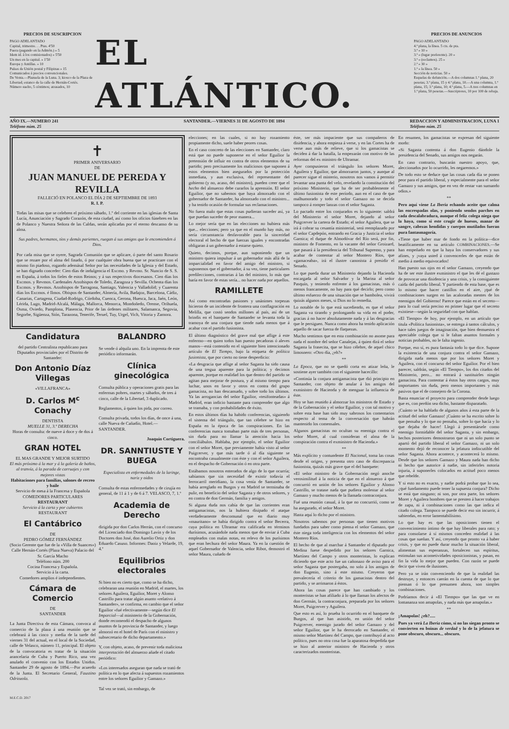PRECIOS DE SUSCRIPCION
PAGO ADELANTADO
Capital, trimestre. . . Ptas. 4'50
Fuera (pagando en la Admón.) » 5
Idem id. á los comisionados) » 5'50
Un mes en la capital. » 1'50
Europa y Antillas. » 10
Países de Unión postal y Filipinas » 15
Comunicados á precios convencionales.
De Venta.—Plazuela de la Luna. 3; kiosco de la Plaza de Libertad; estanco de la calle de Hernán-Cortés.
Número suelto, 5 céntimos; atrasados, 10
EL ATLÁNTICO.
PRECIOS DE ANUNCIOS
PAGO ADELANTADO
4.ª plana, la línea. 5 cts. de pta.
3.ª » 10 »
3.ª » (lugar preferente). 20 »
3.ª » (reclamos). 25 »
2.ª » 30 »
1.ª » la línea. 50 »
Sección de noticias. 50 »
Esquelas de defunción.—A dos columnas 1.ª plana, 20 pesetas; 3.ª plana, 15 y 4.ª plana, 10.—A una columna, 1.ª plana, 15; 3.ª plana, 10; 4.ª plana, 5.—A tres columnas en 1.ª plana, 50 pesetas.—Suscriptores, 10 por 100 de rebaja.
AÑO IX.—NUMERO 241
Teléfono núm. 25 SANTANDER.—VIERNES 31 DE AGOSTO DE 1894 REDACCION Y ADMINISTRACION, LUNA 1
Teléfono núm. 25
✝
PRIMER ANIVERSARIO
DE
JUAN MANUEL DE PEREDA Y REVILLA
FALLECIÓ EN POLANCO EL DÍA 2 DE SEPTIEMBRE DE 1893
R. I. P.
Todas las misas que se celebren el próximo sábado, 1.º del corriente en las iglesias de Santa Lucía, Anunciación y Sagrado Corazón, de esta ciudad, así como los oficios fúnebres en las de Polanco y Nuestra Señora de las Caldas, serán aplicadas por el eterno descanso de su alma.
Sus padres, hermanos, tíos y demás parientes, ruegan á sus amigos que le encomienden á Dios.
Por cada misa que se oyere, Sagrada Comunión que se aplicare, ó parte del santo Rosario que se rezare por el alma del finado, ó por cualquier obra buena que se practicare con el mismo fin piadoso, rogando ademásal Señor por las necesidades de la Iglesia y del Estado, se han dignado conceder: Cien días de indulgencia el Excmo. y Revmo. Sr. Nuncio de S. S. en España, á todos los fieles de estos Reinos; y á sus respectivos diocesanos. Cien días los Excmos. y Revmos. Cardenales Arzobispos de Toledo, Zaragoza y Sevilla. Ochenta días los Excmos. y Revmos. Arzobispos de Tarragona, Santiago, Valencia y Valladolid; y Cuarenta días los Excmos. é Ilmos. Obispos de Santander, Almería, Avila, Badajoz, Barcelona, Cádiz, Canarias, Cartagena, Ciudad-Rodrigo, Córdoba, Cuenca, Gerona, Huesca, Jaca, Jaén, León, Lérida, Lugo, Madrid-Alcalá, Málaga, Mallorca, Menorca, Mondoñedo, Orense, Orihuela, Osma, Oviedo, Pamplona, Plasencia, Prior de las órdenes militares, Salamanca, Segovia, Segorbe, Sigüenza, Sión, Tarazona, Tenerife, Teruel, Tuy, Urgel, Vich, Vitoria y Zamora.
Candidatura
del partido Centralista republicano para Diputados provinciales por el Distrito de Santander:
Don Antonio Díaz Villegas
«VILLAFRANCA»
D. Carlos M<sup>c</sup> Conachy
DENTISTA
MUELLE 31, 3.º DERECHA
Horas de consulta: de nueve á doce y de dos á cinco.
GRAN HOTEL
EL MAS GRANDE Y MEJOR SURTIDO
El más próximo á la mar y á la galería de baños, al tranvía, á la parada de carruajes y con mejores vistas
Habitaciones para familias, salones de recreo y baile
Servicio de mesa á la Francesa y Española
COMEDORES PARTICULARES
RESTAURANT
Servicio á la carta y por cubiertos
RESTAURANT
El Cantábrico
DE
PEDRO GÓMEZ FERNÁNDEZ
(Socio Gerente que fue de la «Villa de Suances»)
Calle Hernán-Cortés (Plaza Nueva) Palacio del Sr. García Macho
Teléfono núm. 200
Cocina Francesa y Española.
Servicio á la carta.
Comedores amplios é independientes.
Cámara de Comercio
DE
SANTANDER
La Junta Directiva de esta Cámara, convoca al comercio de la plaza á una reunión que se celebrará á las cinco y media de la tarde del viernes 31 del actual, en el local de la Sociedad, calle de Velasco, número 11, principal. El objeto de la convocatoria es tratar de la situación arancelaria de Cuba y Puerto Rico, una vez anulado el convenio con los Estados Unidos. Santander 29 de agosto de 1894.—Por acuerdo de la Junta. El Secretario General, Faustino Odriozola.
BALANDRO
Se vende ó alquila uno. En la imprenta de este periódico informarán.
Clínica ginecológica
Consulta pública y operaciones gratis para las enfermas pobres, martes y sábados, de tres á cinco, calle de la Libertad, 3 duplicado.
Reglamentos, á quien los pida, por correo.
Consulta privada, todos los días, de once á una, calle Nueva de Cañadío, Hotel.— SANTANDER.
Joaquín Cortiguera.
DR. SANNTIUSTE Y BUEGA
Especialista en enfermedades de la laringe, nariz y oidos
Consulta de estas enfermedades y de cirujía en general, de 11 á 1 y de 6 á 7. VELASCO, 7, 1.º
Academia de Derecho
dirigida por don Carlos Herrán, con el concurso del Licenciado don Domingo Lavín y de los Doctores don José, don Aurelio Ortiz y don Eduardo Casuso. Informes: Daoiz y Velarde, 19, 4.º
Equilibrios electorales
Si bien no es cierto que, como se ha dicho, celebraran una reunión en Madrid, el martes, los señores Aguilera, Eguilior, Moret y Alonso Castrillo para tratar algún asunto «relativo á Santander», se confirma, en cambio que el señor Eguilior «fué efectivamente—según dice El Imparcial—al ministerio de la Gobernación, donde recomendó el despacho de algunos asuntos de la provincia de Santander, y luego almorzó en el hotel de París con el ministro y subsecretario de dicho departamento.»
Y, con objeto, acaso, de prevenir toda maliciosa interpretación del almuerzo añade el citado periódico:
«Los interesados aseguran que nada se trató de política en lo que afecta á supuestos rozamientos entre los señores Eguilior y Gamazo.»
Tal vez se trató, sin embargo, de
elecciones; en las cuales, si no hay rozamiento propiamente dicho, suele haber peores cosas.
En el caso concreto de las elecciones en Santander, claro está que no puede suponerse en el señor Eguilior la pretensión de influir en contra de otros elementos de su partido; pero precisamente los maliciosos que suponen á estos elementos bien asegurados por la protección inmediata, y aun exclusiva, del representante del gobierno (y no, acaso, del ministro), pueden creer que el hecho del almuerzo debe curarlos la aprensión. El señor Eguilior, que no sabemos que haya almorzado con el gobernador de Santander, ha almorzado con el ministro... y ha tenido ocasión de formular sus reclamaciones.
No fuera malo que estas cosas pudieran suceder así, ya que puedan suceder de peor manera...
Lo mejor sería que en las elecciones no hubiera más que... elecciones; pero ya que en el mundo hay más, no sería circunstancia desfavorable para la sinceridad electoral el hecho de que fuerzas iguales y encontradas obligaran á un gobernador á estarse quieto.
Quieto, decimos, porque, aun suponiendo que un ministro quiera impulsar á un gobernador más allá de la imparcialidad en favor del amigo del ministro, si suponemos que el gobernador, á su vez, tiene particulares predilecciones, contrarias á las del ministro, lo más que haría en favor de estas sería... no hacer nada por aquellos.
RAMILLETE
Así como encontradas pasiones y unánimes torpezas hicieron de un incidente de frontera una conflagración en Melilla, que costó sendos millones al país, así de un brindis en el banquete de Santander se levanta toda la tramoya de una conjura que tiende nada menos que á acabar con el partido fusionista.
El último diagnóstico del grave mal que aflige á este enfermo—en quien todos han puesto pecadoras ó aleves manos—está contenido en el siguiente bien intencionado artículo de El Tiempo, bajo la etiqueta de política fusionista, que por cierto no tiene desperdicio:
«La desgracia que aflige al señor Sagasta ha sido causa de una tregua aparente para la política; y decimos aparente, porque en realidad los que dentro del partido se agitan para mejorar de postura, y al mismo tiempo para luchar, unos en favor y otros en contra del grupo gamacista, no han descansado, y sobre todo los últimos. Ya las arrogancias del señor Eguilior, «tesifonteadas» á Madrid, eran indicio bastante para comprender que algo se tramaba, y con probabilidades de éxito.
En estos últimos días ha habido conferencias, siguiendo el sistema del triángulo, que tan célebre se hizo en España en la época de las conspiraciones. En las conferencias nunca tomaban parte más de tres personas, sin duda para no llamar la atención hacia los conciliábulos. Hablaba, por ejemplo, el señor Eguilior con el señor Moret, que previamente había visto al señor Puigcerver, y que más tarde ó al día siguiente se encontraba casualmente con éste y con el señor Aguilera, en el despacho de Gobernación ó en otra parte.
Estábamos nosotros enterados de algo de lo que ocurría; sabíamos que sin necesidad de existir todavía el ferrocarril meridiano, la cosa venía de Santander, se había arreglado en Burgos y en Madrid se terminaba de pulir, en beneficio del señor Sagasta y de otros señores, y en contra de don Germán, familia y amigos.
Si alguna duda nos cabía de que las corrientes eran antigamacistas, nos la hubiera disipado el ataque verdaderamente descomunal que en diario muy «mauritano» se había dirigido contra el señor Becerra, cuya política en Ultramar era calificada en términos durísimos, acusándole nada menos que de enviar á Cuba empleados con malas notas, en relevo de los purísimos que eran hechura del señor Maura. Ya en la cuestión de aquel Gobernador de Valencia, señor Ribot, demostró el señor Maura, cuñado de
éste, ser más impaciente que sus compañeros de disidencia, y ahora empieza á verse, y en las Cortes ha de verse aun más de relieve, que si los gamacistas se deciden á dar la batalla, la empezarán con motivo de las reformas del ex ministro de Ultramar.
Ayer compusieron el triángulo los señores Moret, Aguilera y Eguilior, que almorzaron juntos, y aunque al parecer sigue el misterio, nosotros nos vamos á permitir levantar una punta del velo, revelando la constitución del próximo Ministerio, que ha de ser probablemente el último fusionista de este período, aun en el caso de que malhumorado y todo el señor Gamazo no se decida tampoco á romper lanzas con el señor Sagasta.
Lo pactado entre los conjurados es lo siguiente: saldrá del Ministerio el señor Moret, dejando al señor Puigcerver la cartera de Estado; el señor Aguilera, que se irá á cobrar su cesantía ministerial, será reemplazado por el señor Capdepón, entrando en Gracia y Justicia el señor Garnica; el duque de Almodóvar del Río será, por fin, ministro de Fomento, en la vacante del señor Groizard, que pasará á la presidencia del Tribunal Supremo, y para acabar de contentar al señor Montero Ríos, que «gamaceaba», irá el ilustre canonista á presidir el Senado.
Lo que pueda durar un Ministerio dejando la Hacienda encargada al señor Salvador y la Marina al señor Pasquín, y teniendo enfrente á los gamacistas, más ó menos francamente, no hay para qué decirlo; pero como último esfuerzo de una situación que se bambolea, vivirá quizás algunos meses, si Dios no lo remedia.
Lo notable de lo que está sucediendo, es que el señor Sagasta va tirando y prolongando su vida en el poder, gracias á no hacer absolutamente nada y á las desgracias que le persiguen. Nunca como ahora ha tenido aplicación aquello de sacar fuerza de flaquezas.
Mucho sentimos que en esta combinación no asome para nada el nombre del señor Canalejas, á quien dirá el señor Sagasta la frasecita, que se hizo célebre, de aquel chico limosnero: «Otro día, ¿eh?»
**
La Epoca, que no se quedó corta en atizar leña, le sostiene ayer también con el siguiente hacecillo:
«Continúa la conjura antigamacista que dió principio en Santander, con objeto de anular á los amigos del exministro de Hacienda y de menguar la influencia de éste.
Hoy se han reunido á almorzar los ministros de Estado y de la Gobernación y el señor Eguilior, y con tal motivo y sobre esta base han sido muy sabrosos los comentarios respecto al tema de la conversación que habrán mantenido los comensales.
Algunos gamacistas no ocultan su enemiga contra el señor Moret, al cual consideran el alma de la conspiración contra el exministro de Hacienda.»
**
Más explícito y contundente El Nacional, toma las cosas desde el origen, y presenta otro caso de discrepancia fusionista, quizás más grave que el del banquete:
«El señor ministro de la Gobernación negó anoche verosimilitud á la noticia de que en el almuerzo á que concurrió en unión de los señores Eguilior y Alonso Castrillo, se tratase nada que pudiera molestar al señor Gamazo y mucho menos de la llamada contraconjura.
Fué una reunión casual, á la que no concurrió, como se ha asegurado, el señor Moret.
Hasta aquí lo dicho por el ministro.
Nosotros sabemos por personas que tienen motivos fundados para saber como piensa el señor Gamazo, que éste niega toda inteligencia con los elementos del señor Montero Ríos.
El hecho de que al marchar á Santander el diputado por Medina fuese despedido por los señores Garnica, Martínez del Campo y otros monteristas, lo explican diciendo que este acto fue un cañonazo de aviso para el señor Sagasta que postergaba, no solo á los amigos de don Eugenio, sino á este mismo. Creyeron que prevalecería el criterio de los gamacistas dentro del partido, y se arrimaron á éstos.
Ahora las cosas parece que han cambiado y los monteristas se han afiliado á lo que llaman los afectos de don Germán, la contraconjura, preparada por los señores Moret, Puigcerver y Aguilera.
Que esto es así, lo prueba lo ocurrido en el banquete de Burgos, al que han asistido, en unión del señor Puigcerver, enemigo jurado del señor Gamazo y del señor Eguilior, que le ha derrocado en Santander, el mismo señor Martínez del Campo, que contribuyó al acto político, pues no otra cosa fue la aparatosa despedida que se hizo al anterior ministro de Hacienda y otros caracterizados monteristas.
En resumen, los gamacistas se expresan del siguiente modo:
«Si Sagasta contenta á don Eugenio dándole la presidencia del Senado, sus amigos nos negarán.
En caso contrario, buscarán nuestro apoyo, que, aleccionados por lo ocurrido, les negaremos.»
De todo esto se deduce que las cosas cada día se ponen peor para el partido liberal, y especialmente para el señor Gamazo y sus amigos, que en vez de restar van sumando odios.»
**
Pero aquí viene La Iberia echando aceite que calma las encrespadas olas, y poniendo sendos parches en cada descalabradura, aunque el feliz colega niega que la haya, como si este crugir de huesos, manar de sangre, cabezas hendidas y cuerpos mutilados fueran pura fantasmagoría.
«Tiene que haber mar de fondo en la política—dice beatíficamente en su artículo COMBINACIONES.—Se han empeñado en que la haya los conservadores y sus afines, y ¡vaya usted á convencerles de que están de medio á medio equivocados!
Han puesto sus ojos en el señor Gamazo, creyendo que ha de ser este ilustre exministro el que les dé el gustazo de provocar una disidencia y una crisis, y la consiguiente caída del partido liberal. Y partiendo de esta base, que es lo mismo que hacer castillos en el aire, ¡qué de combinaciones surgen en las acaloradas mentes de los enemigos del Gobierno! Parece que están en el secreto—para lo cual sería preciso en primer lugar que el secreto existiese—según la seguridad con que hablan.
«El Tiempo» de hoy, por ejemplo, en un artículo que titula «Política fusionista», se entrega á tantos cálculos, y hace tales juegos de imaginación, que bien demuestra el apreciable colega que si le faltan asuntos formales y noticias probables, no le falta ingenio.
Porque, eso sí, es pura fantasía todo lo que dice. Supone la existencia de una conjura contra el señor Gamazo, dirigida nada menos que por los señores Moret y Aguilera, con el concurso del señor Eguilior. Por el bien parecer, saldrán, según «El Tiempo», los dos citados del Ministerio, pero... no entrará á sustituirles ningún gamacista. Para contentar á éstos hay otros cargos, muy importantes sin duda, pero menos importantes y más pasivos que el de consejero de la Corona.
Basta enunciar el proyecto para comprender desde luego que es, con perdón sea dicho, bastante disparatado.
¡Cuánto se ha hablado de algunos años á esta parte de la actitud del señor Gamazo! ¡Cuánto se ha escrito sobre lo que pensaba y lo que no pensaba, sobre lo que hacía y lo que dejaba de hacer! Llegó á presentársele como enemigo formidable del señor Sagasta, y sin embargo, hechos posteriores demostraron que ni un solo punto se apartó del partido liberal el señor Gamazo, ni un solo momento dejó de reconocer la jefatura indiscutible del señor Sagasta. Ahora acontece, y acontecerá lo mismo. Desde que los señores Gamazo y Maura nada han dicho ni hecho que autorice á nadie, sin inferirles notoria injuria, á suponerles colocados en actitud poco menos que rebelde.
Y si esto no es exacto, y nadie podrá probar que lo sea, ¿qué fundamento puede tener la supuesta conjura? Dicho se está que ninguno; ni son, por otra parte, los señores Moret y Aguilera hombres que se presten á hacer trabajos de zapa, ni á combinaciones como las que indica el citado colega. Tampoco se puede decir eso sin incurrir, á sabiendas, en error lamentabilísimo.
Lo que hay es que las oposiciones tienen el convencimiento íntimo de que hay liberales para rato; y para consolarse á sí mismos conceden realidad á las cosas que sueñan. Y así, creyendo que pronto va á haber crisis, y que no puede durar mucho la situación liberal, alimentan sus esperanzas, fortalecen sus espíritus, estimulan sus acometividades oposicionistas, y pasan, en fin la vida lo mejor que pueden. Con razón se puede decir que viven de ilusiones.
Pero ya se irán convenciendo de que la realidad las destruye, y entonces caerán en la cuenta de que lo que piensan ó lo que presumen ahora, son simples combinaciones.
Podríamos decir á «El Tiempo» que las que ve en lontananza son amapolas, y nada más que amapolas.»
**
¡Amapolas! ¿eh?.....
Pues ya verá La Iberia cómo, si no las siegan pronto se convierten en boinas de verdad y lo de la jefatura se pone obscuro, obscuro... obscuro.
M.E.C.D. 2017